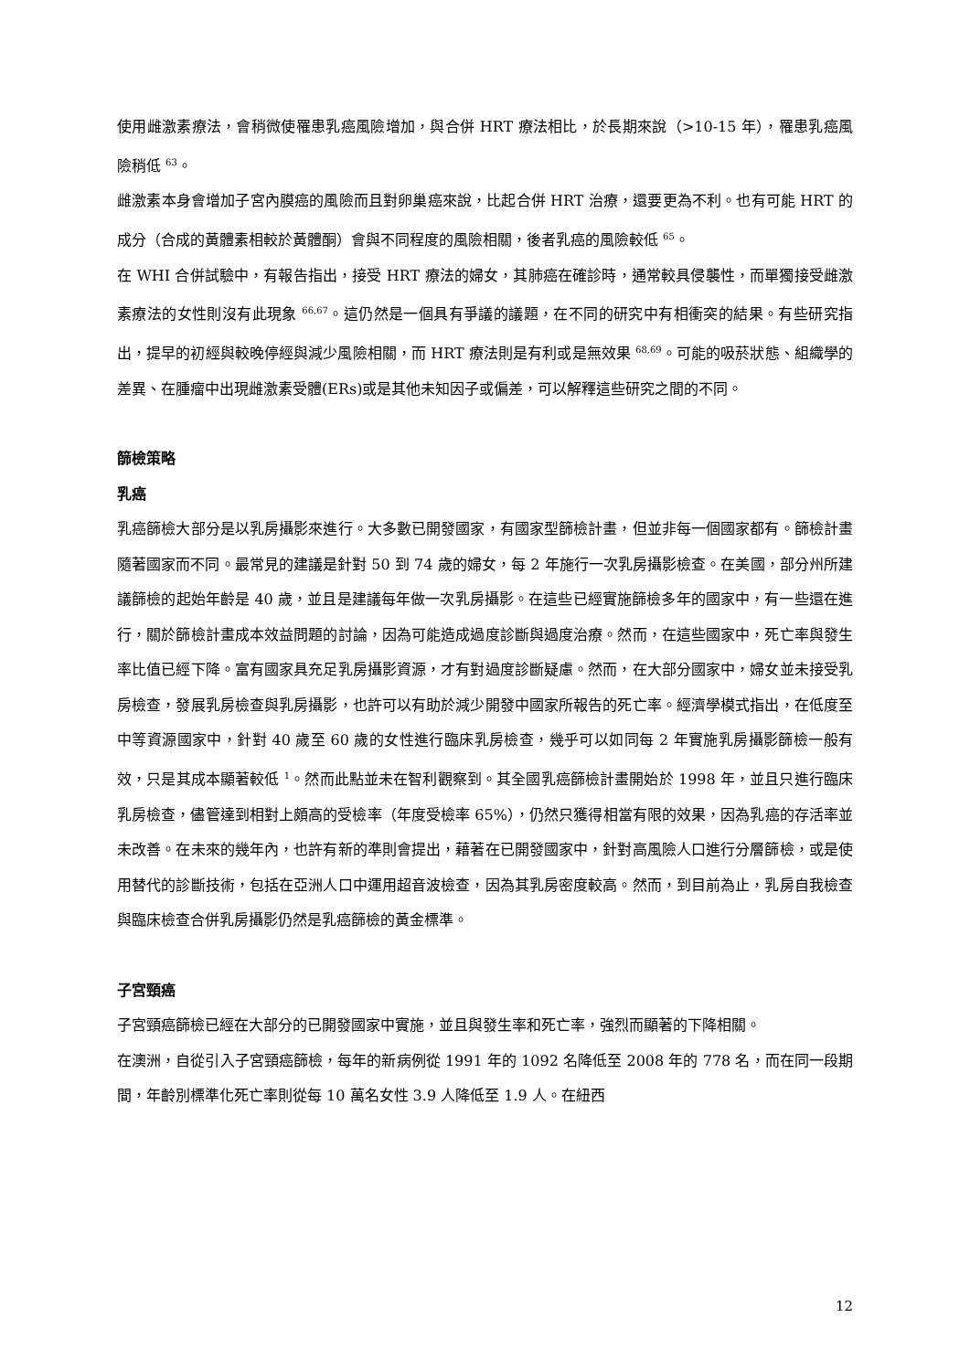使用雌激素療法，會稍微使罹患乳癌風險增加，與合併 HRT 療法相比，於長期來說（>10-15 年），罹患乳癌風險稍低 <sup>63</sup>。
雌激素本身會增加子宮內膜癌的風險而且對卵巢癌來說，比起合併 HRT 治療，還要更為不利。也有可能 HRT 的成分（合成的黃體素相較於黃體酮）會與不同程度的風險相關，後者乳癌的風險較低 <sup>65</sup>。
在 WHI 合併試驗中，有報告指出，接受 HRT 療法的婦女，其肺癌在確診時，通常較具侵襲性，而單獨接受雌激素療法的女性則沒有此現象 <sup>66,67</sup>。這仍然是一個具有爭議的議題，在不同的研究中有相衝突的結果。有些研究指出，提早的初經與較晚停經與減少風險相關，而 HRT 療法則是有利或是無效果 <sup>68,69</sup>。可能的吸菸狀態、組織學的差異、在腫瘤中出現雌激素受體(ERs)或是其他未知因子或偏差，可以解釋這些研究之間的不同。
篩檢策略
乳癌
乳癌篩檢大部分是以乳房攝影來進行。大多數已開發國家，有國家型篩檢計畫，但並非每一個國家都有。篩檢計畫隨著國家而不同。最常見的建議是針對 50 到 74 歲的婦女，每 2 年施行一次乳房攝影檢查。在美國，部分州所建議篩檢的起始年齡是 40 歲，並且是建議每年做一次乳房攝影。在這些已經實施篩檢多年的國家中，有一些還在進行，關於篩檢計畫成本效益問題的討論，因為可能造成過度診斷與過度治療。然而，在這些國家中，死亡率與發生率比值已經下降。富有國家具充足乳房攝影資源，才有對過度診斷疑慮。然而，在大部分國家中，婦女並未接受乳房檢查，發展乳房檢查與乳房攝影，也許可以有助於減少開發中國家所報告的死亡率。經濟學模式指出，在低度至中等資源國家中，針對 40 歲至 60 歲的女性進行臨床乳房檢查，幾乎可以如同每 2 年實施乳房攝影篩檢一般有效，只是其成本顯著較低 <sup>1</sup>。然而此點並未在智利觀察到。其全國乳癌篩檢計畫開始於 1998 年，並且只進行臨床乳房檢查，儘管達到相對上頗高的受檢率（年度受檢率 65%），仍然只獲得相當有限的效果，因為乳癌的存活率並未改善。在未來的幾年內，也許有新的準則會提出，藉著在已開發國家中，針對高風險人口進行分層篩檢，或是使用替代的診斷技術，包括在亞洲人口中運用超音波檢查，因為其乳房密度較高。然而，到目前為止，乳房自我檢查與臨床檢查合併乳房攝影仍然是乳癌篩檢的黃金標準。
子宮頸癌
子宮頸癌篩檢已經在大部分的已開發國家中實施，並且與發生率和死亡率，強烈而顯著的下降相關。
在澳洲，自從引入子宮頸癌篩檢，每年的新病例從 1991 年的 1092 名降低至 2008 年的 778 名，而在同一段期間，年齡別標準化死亡率則從每 10 萬名女性 3.9 人降低至 1.9 人。在紐西
12